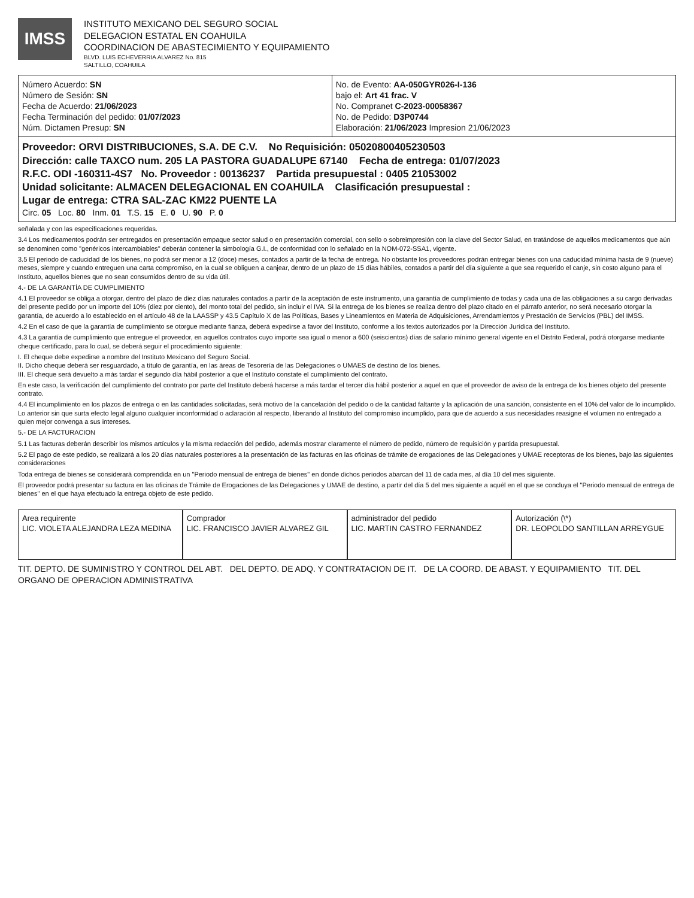IMSS
INSTITUTO MEXICANO DEL SEGURO SOCIAL
DELEGACION ESTATAL EN COAHUILA
COORDINACION DE ABASTECIMIENTO Y EQUIPAMIENTO
BLVD. LUIS ECHEVERRIA ALVAREZ No. 815
SALTILLO, COAHUILA
| Número Acuerdo: SN Número de Sesión: SN Fecha de Acuerdo: 21/06/2023 Fecha Terminación del pedido: 01/07/2023 Núm. Dictamen Presup: SN | No. de Evento: AA-050GYR026-I-136 bajo el: Art 41 frac. V No. Compranet C-2023-00058367 No. de Pedido: D3P0744 Elaboración: 21/06/2023 Impresion 21/06/2023 |
| Proveedor: ORVI DISTRIBUCIONES, S.A. DE C.V. No Requisición: 05020800405230503 Dirección: calle TAXCO num. 205 LA PASTORA GUADALUPE 67140 Fecha de entrega: 01/07/2023 R.F.C. ODI -160311-4S7 No. Proveedor : 00136237 Partida presupuestal : 0405 21053002 Unidad solicitante: ALMACEN DELEGACIONAL EN COAHUILA Clasificación presupuestal : Lugar de entrega: CTRA SAL-ZAC KM22 PUENTE LA Circ. 05 Loc. 80 Inm. 01 T.S. 15 E. 0 U. 90 P. 0 | |
señalada y con las especificaciones requeridas.
3.4 Los medicamentos podrán ser entregados en presentación empaque sector salud o en presentación comercial, con sello o sobreimpresión con la clave del Sector Salud, en tratándose de aquellos medicamentos que aún se denominen como "genéricos intercambiables" deberán contener la simbología G.I., de conformidad con lo señalado en la NOM-072-SSA1, vigente.
3.5 El periodo de caducidad de los bienes, no podrá ser menor a 12 (doce) meses, contados a partir de la fecha de entrega. No obstante los proveedores podrán entregar bienes con una caducidad mínima hasta de 9 (nueve) meses, siempre y cuando entreguen una carta compromiso, en la cual se obliguen a canjear, dentro de un plazo de 15 días hábiles, contados a partir del día siguiente a que sea requerido el canje, sin costo alguno para el Instituto, aquellos bienes que no sean consumidos dentro de su vida útil.
4.- DE LA GARANTÍA DE CUMPLIMIENTO
4.1 El proveedor se obliga a otorgar, dentro del plazo de diez días naturales contados a partir de la aceptación de este instrumento, una garantía de cumplimiento de todas y cada una de las obligaciones a su cargo derivadas del presente pedido por un importe del 10% (diez por ciento), del monto total del pedido, sin incluir el IVA. Si la entrega de los bienes se realiza dentro del plazo citado en el párrafo anterior, no será necesario otorgar la garantía, de acuerdo a lo establecido en el artículo 48 de la LAASSP y 43.5 Capítulo X de las Políticas, Bases y Lineamientos en Materia de Adquisiciones, Arrendamientos y Prestación de Servicios (PBL) del IMSS.
4.2 En el caso de que la garantía de cumplimiento se otorgue mediante fianza, deberá expedirse a favor del Instituto, conforme a los textos autorizados por la Dirección Jurídica del Instituto.
4.3 La garantía de cumplimiento que entregue el proveedor, en aquellos contratos cuyo importe sea igual o menor a 600 (seiscientos) días de salario mínimo general vigente en el Distrito Federal, podrá otorgarse mediante cheque certificado, para lo cual, se deberá seguir el procedimiento siguiente:
I. El cheque debe expedirse a nombre del Instituto Mexicano del Seguro Social.
II. Dicho cheque deberá ser resguardado, a título de garantía, en las áreas de Tesorería de las Delegaciones o UMAES de destino de los bienes.
III. El cheque será devuelto a más tardar el segundo día hábil posterior a que el Instituto constate el cumplimiento del contrato.
En este caso, la verificación del cumplimiento del contrato por parte del Instituto deberá hacerse a más tardar el tercer día hábil posterior a aquel en que el proveedor de aviso de la entrega de los bienes objeto del presente contrato.
4.4 El incumplimiento en los plazos de entrega o en las cantidades solicitadas, será motivo de la cancelación del pedido o de la cantidad faltante y la aplicación de una sanción, consistente en el 10% del valor de lo incumplido. Lo anterior sin que surta efecto legal alguno cualquier inconformidad o aclaración al respecto, liberando al Instituto del compromiso incumplido, para que de acuerdo a sus necesidades reasigne el volumen no entregado a quien mejor convenga a sus intereses.
5.- DE LA FACTURACION
5.1 Las facturas deberán describir los mismos artículos y la misma redacción del pedido, además mostrar claramente el número de pedido, número de requisición y partida presupuestal.
5.2 El pago de este pedido, se realizará a los 20 días naturales posteriores a la presentación de las facturas en las oficinas de trámite de erogaciones de las Delegaciones y UMAE receptoras de los bienes, bajo las siguientes consideraciones
Toda entrega de bienes se considerará comprendida en un "Periodo mensual de entrega de bienes" en donde dichos periodos abarcan del 11 de cada mes, al día 10 del mes siguiente.
El proveedor podrá presentar su factura en las oficinas de Trámite de Erogaciones de las Delegaciones y UMAE de destino, a partir del día 5 del mes siguiente a aquél en el que se concluya el "Periodo mensual de entrega de bienes" en el que haya efectuado la entrega objeto de este pedido.
Area requirente
LIC. VIOLETA ALEJANDRA LEZA MEDINA
Comprador
LIC. FRANCISCO JAVIER ALVAREZ GIL
administrador del pedido
LIC. MARTIN CASTRO FERNANDEZ
Autorización (\*)
DR. LEOPOLDO SANTILLAN ARREYGUE
TIT. DEPTO. DE SUMINISTRO Y CONTROL DEL ABT. DEL DEPTO. DE ADQ. Y CONTRATACION DE IT. DE LA COORD. DE ABAST. Y EQUIPAMIENTO TIT. DEL ORGANO DE OPERACION ADMINISTRATIVA